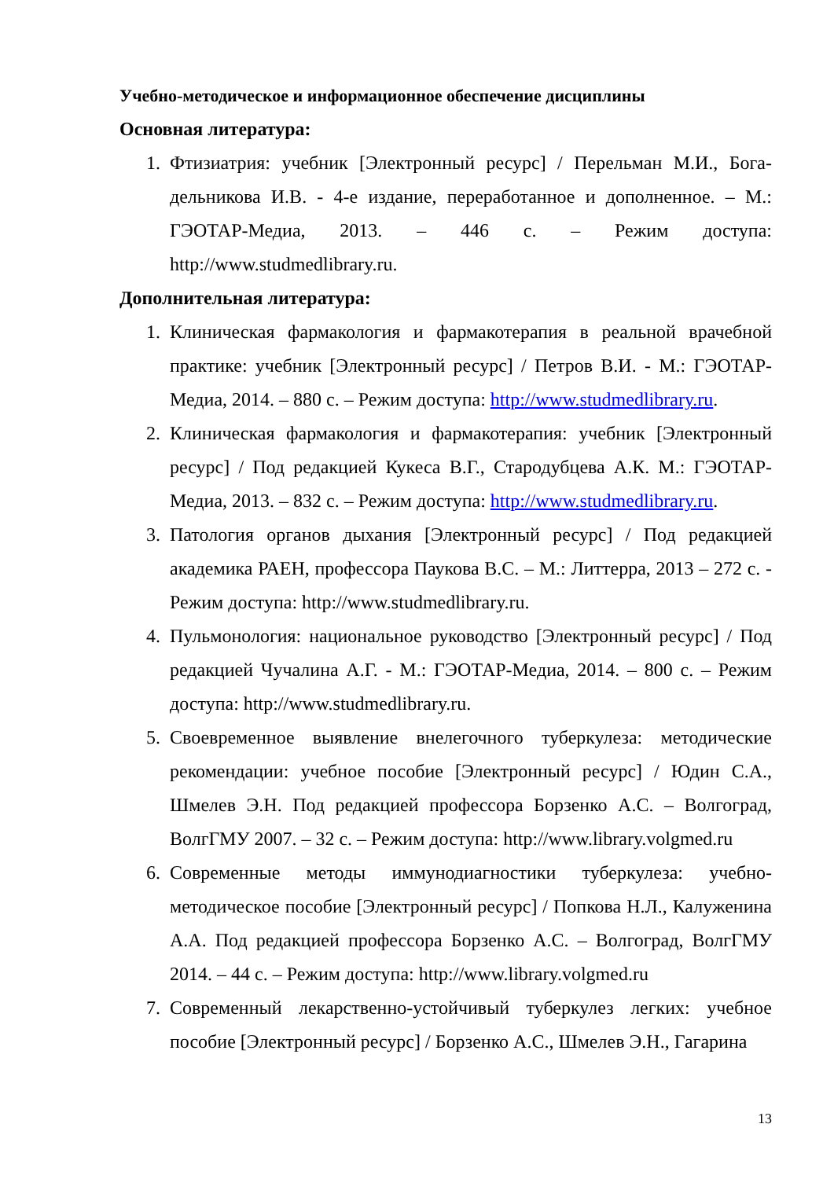Учебно-методическое и информационное обеспечение дисциплины
Основная литература:
1. Фтизиатрия: учебник [Электронный ресурс] / Перельман М.И., Бога­дельникова И.В. - 4-е издание, переработанное и дополненное. – М.: ГЭОТАР-Медиа, 2013. – 446 с. – Режим доступа: http://www.studmedlibrary.ru.
Дополнительная литература:
1. Клиническая фармакология и фармакотерапия в реальной врачебной практике: учебник [Электронный ресурс] / Петров В.И. - М.: ГЭОТАР-Медиа, 2014. – 880 с. – Режим доступа: http://www.studmedlibrary.ru.
2. Клиническая фармакология и фармакотерапия: учебник [Электронный ресурс] / Под редакцией Кукеса В.Г., Стародубцева А.К. М.: ГЭОТАР-Медиа, 2013. – 832 с. – Режим доступа: http://www.studmedlibrary.ru.
3. Патология органов дыхания [Электронный ресурс] / Под редакцией академика РАЕН, профессора Паукова В.С. – М.: Литтерра, 2013 – 272 с. - Режим доступа: http://www.studmedlibrary.ru.
4. Пульмонология: национальное руководство [Электронный ресурс] / Под редакцией Чучалина А.Г. - М.: ГЭОТАР-Медиа, 2014. – 800 с. – Режим доступа: http://www.studmedlibrary.ru.
5. Своевременное выявление внелегочного туберкулеза: методические рекомендации: учебное пособие [Электронный ресурс] / Юдин С.А., Шмелев Э.Н. Под редакцией профессора Борзенко А.С. – Волгоград, ВолгГМУ 2007. – 32 с. – Режим доступа: http://www.library.volgmed.ru
6. Современные методы иммунодиагностики туберкулеза: учебно-методическое пособие [Электронный ресурс] / Попкова Н.Л., Калуже­нина А.А. Под редакцией профессора Борзенко А.С. – Волгоград, ВолгГМУ 2014. – 44 с. – Режим доступа: http://www.library.volgmed.ru
7. Современный лекарственно-устойчивый туберкулез легких: учебное пособие [Электронный ресурс] / Борзенко А.С., Шмелев Э.Н., Гагарина
13